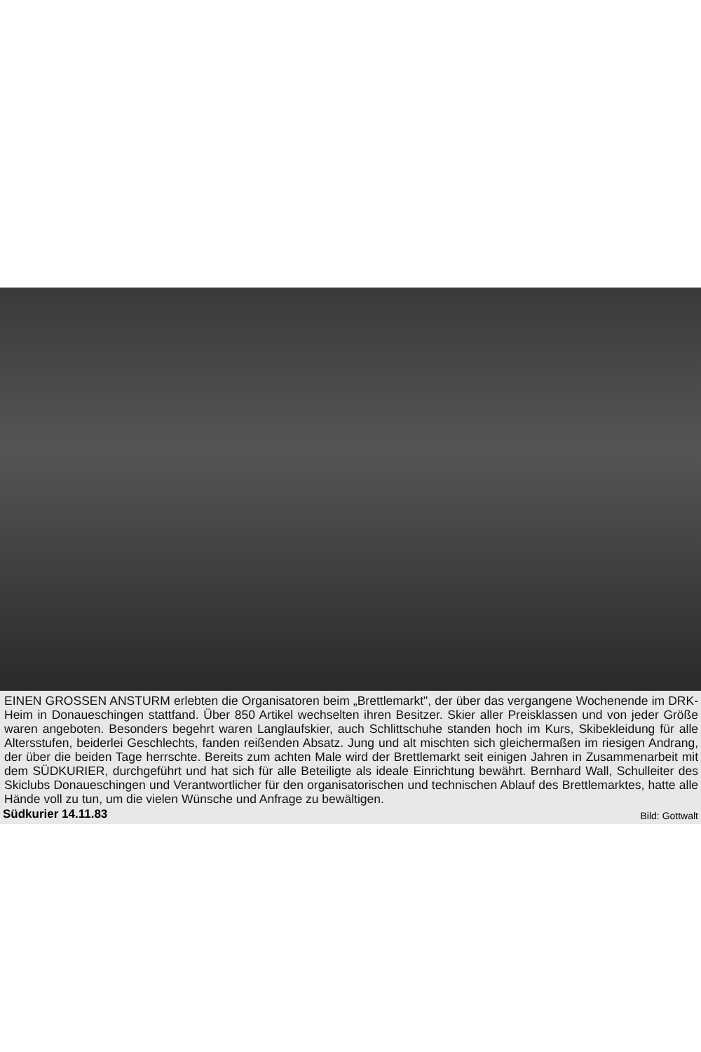EINEN GROSSEN ANSTURM erlebten die Organisatoren beim „Brettlemarkt", der über das vergangene Wochenende im DRK-Heim in Donaueschingen stattfand. Über 850 Artikel wechselten ihren Besitzer. Skier aller Preisklassen und von jeder Größe waren angeboten. Besonders begehrt waren Langlaufskier, auch Schlittschuhe standen hoch im Kurs, Skibekleidung für alle Altersstufen, beiderlei Geschlechts, fanden reißenden Absatz. Jung und alt mischten sich gleichermaßen im riesigen Andrang, der über die beiden Tage herrschte. Bereits zum achten Male wird der Brettlemarkt seit einigen Jahren in Zusammenarbeit mit dem SÜDKURIER, durchgeführt und hat sich für alle Beteiligte als ideale Einrichtung bewährt. Bernhard Wall, Schulleiter des Skiclubs Donaueschingen und Verantwortlicher für den organisatorischen und technischen Ablauf des Brettlemarktes, hatte alle Hände voll zu tun, um die vielen Wünsche und Anfrage zu bewältigen.
Südkurier 14.11.83 Bild: Gottwalt